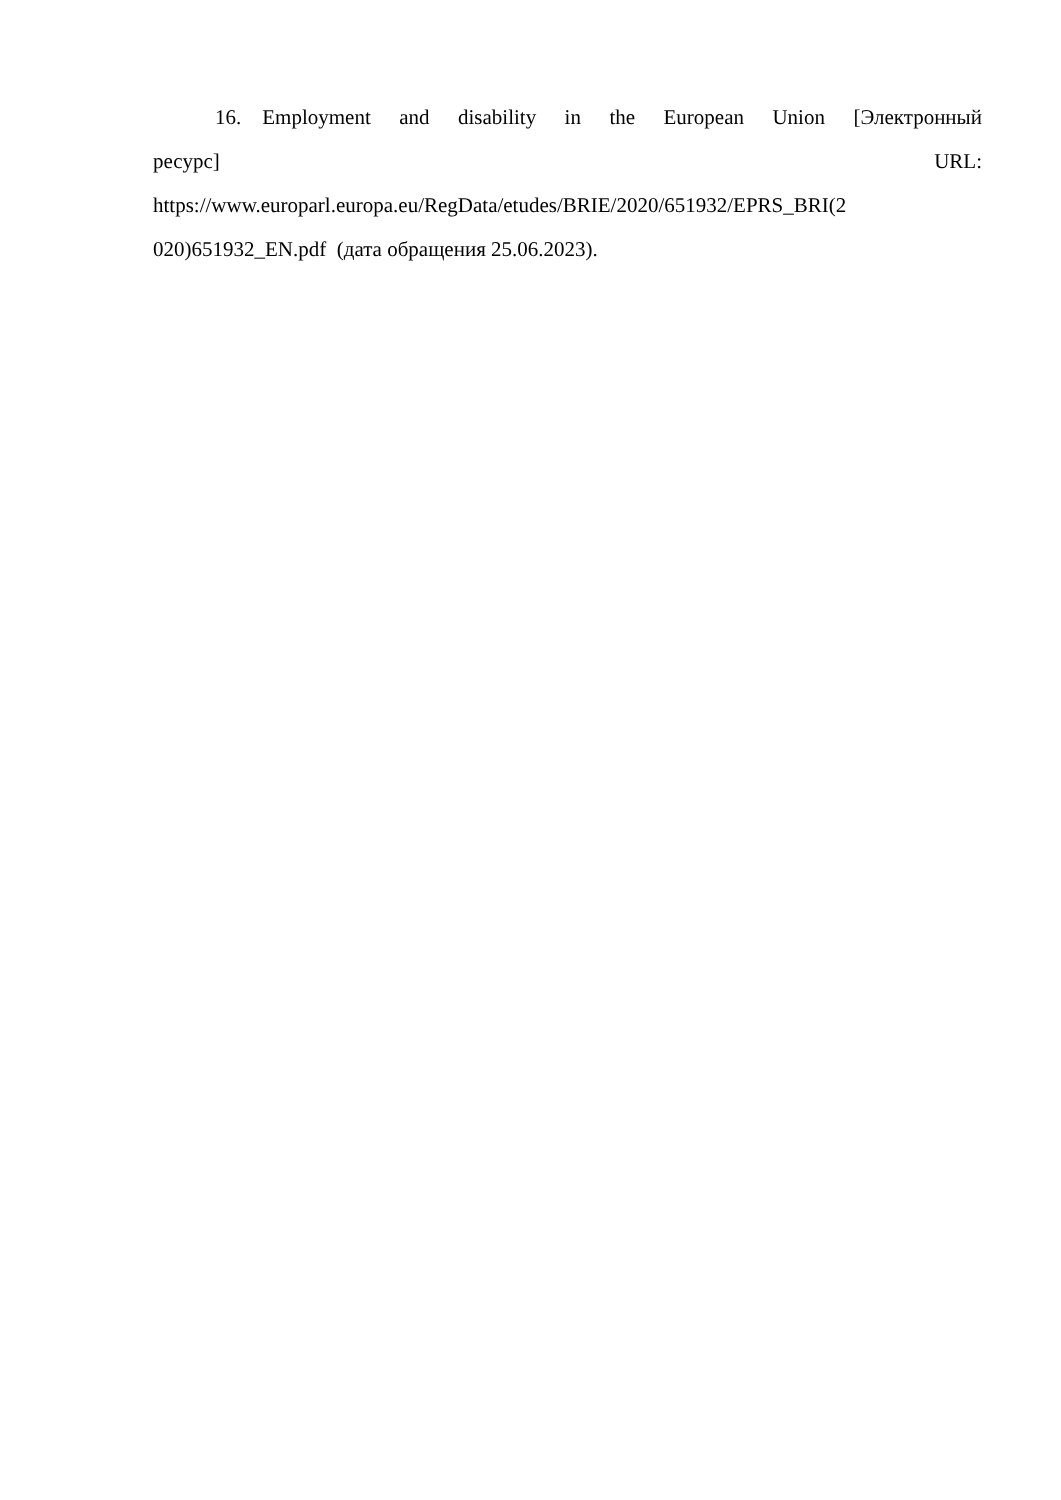16. Employment and disability in the European Union [Электронный
ресурс] URL:
https://www.europarl.europa.eu/RegData/etudes/BRIE/2020/651932/EPRS_BRI(2
020)651932_EN.pdf (дата обращения 25.06.2023).